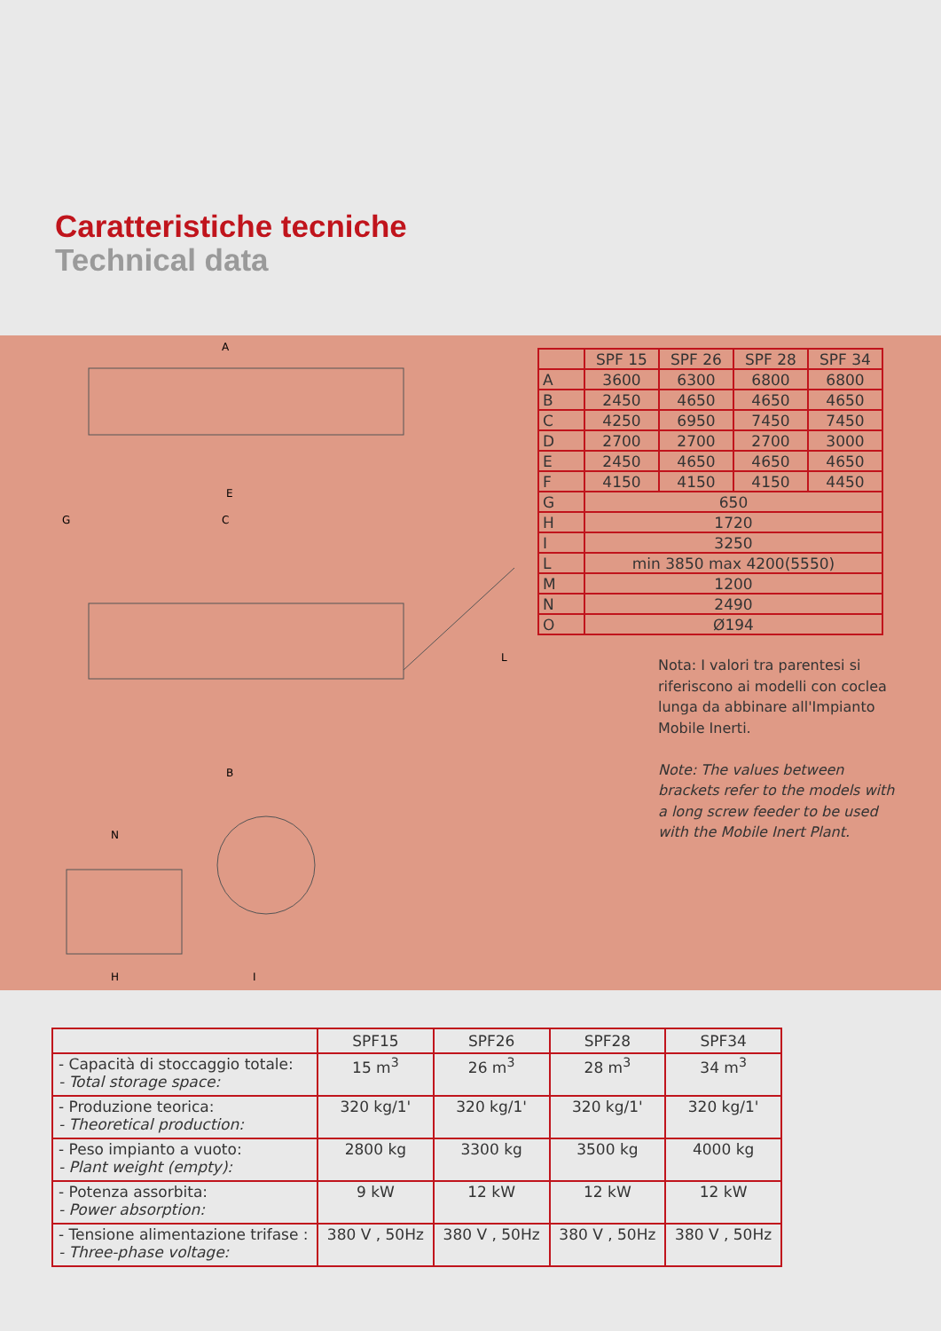Caratteristiche tecniche
Technical data
A
E
C
G
B
N
H
I
L
| | SPF 15 | SPF 26 | SPF 28 | SPF 34 |
| --- | --- | --- | --- | --- |
| A | 3600 | 6300 | 6800 | 6800 |
| B | 2450 | 4650 | 4650 | 4650 |
| C | 4250 | 6950 | 7450 | 7450 |
| D | 2700 | 2700 | 2700 | 3000 |
| E | 2450 | 4650 | 4650 | 4650 |
| F | 4150 | 4150 | 4150 | 4450 |
| G | 650 | | | |
| H | 1720 | | | |
| I | 3250 | | | |
| L | min 3850 max 4200(5550) | | | |
| M | 1200 | | | |
| N | 2490 | | | |
| O | Ø194 | | | |
Nota: I valori tra parentesi si riferiscono ai modelli con coclea lunga da abbinare all'Impianto Mobile Inerti.
Note: The values between brackets refer to the models with a long screw feeder to be used with the Mobile Inert Plant.
| | SPF15 | SPF26 | SPF28 | SPF34 |
| --- | --- | --- | --- | --- |
| - Capacità di stoccaggio totale: - Total storage space: | 15 m<sup>3</sup> | 26 m<sup>3</sup> | 28 m<sup>3</sup> | 34 m<sup>3</sup> |
| - Produzione teorica: - Theoretical production: | 320 kg/1' | 320 kg/1' | 320 kg/1' | 320 kg/1' |
| - Peso impianto a vuoto: - Plant weight (empty): | 2800 kg | 3300 kg | 3500 kg | 4000 kg |
| - Potenza assorbita: - Power absorption: | 9 kW | 12 kW | 12 kW | 12 kW |
| - Tensione alimentazione trifase : - Three-phase voltage: | 380 V , 50Hz | 380 V , 50Hz | 380 V , 50Hz | 380 V , 50Hz |